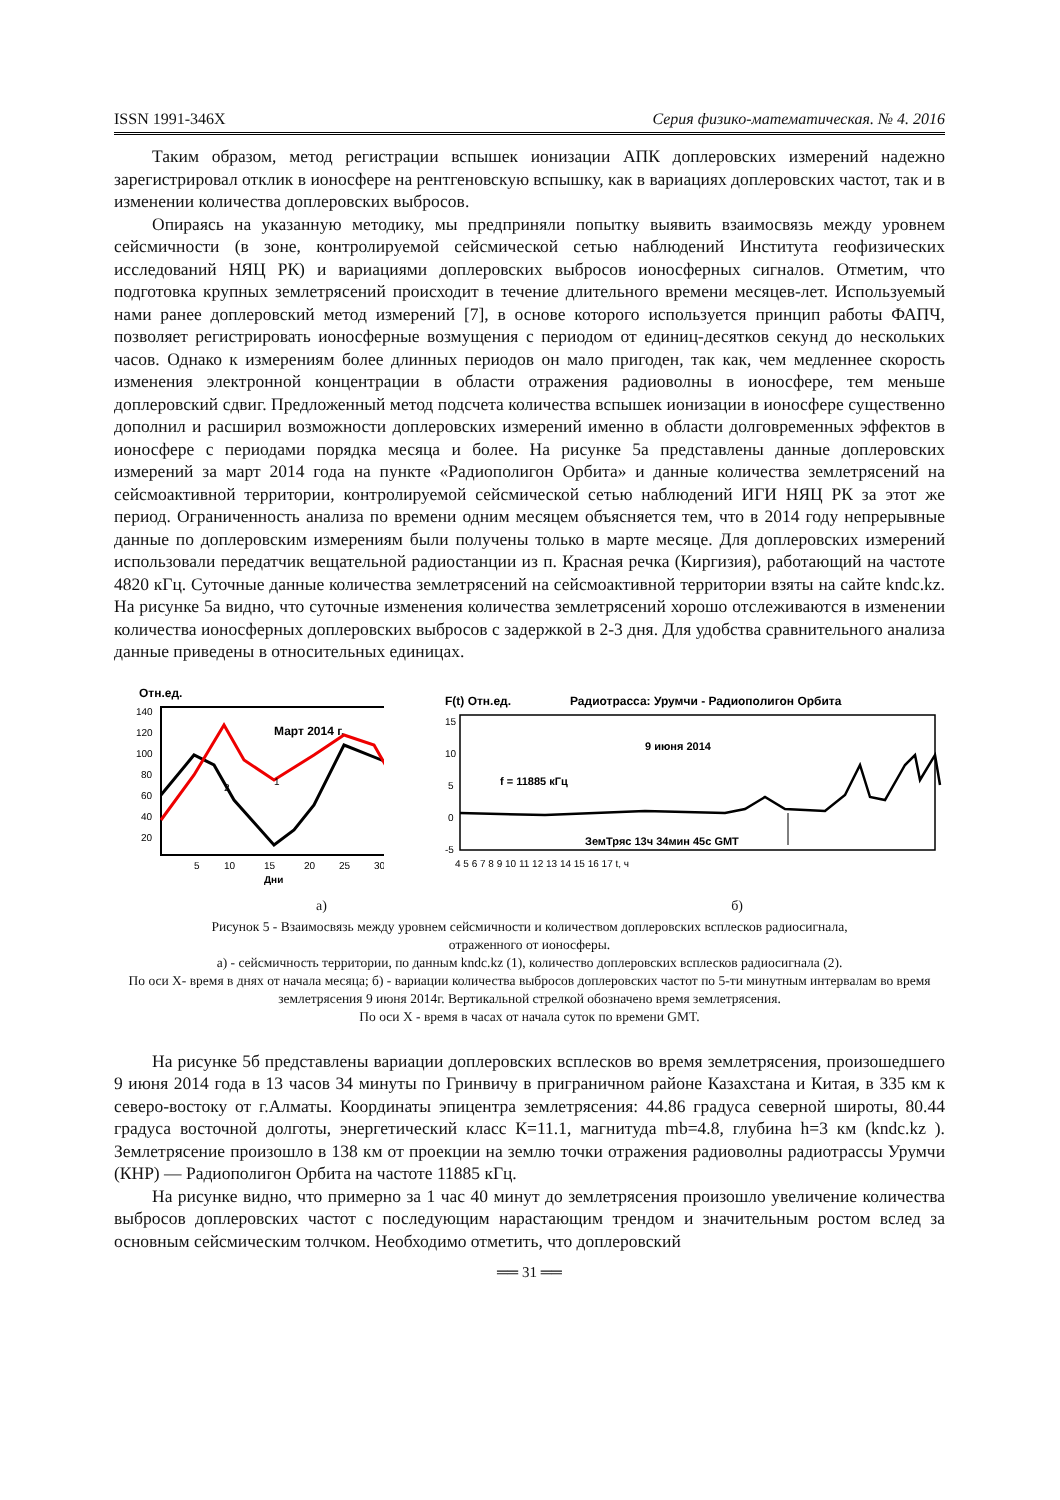ISSN 1991-346X Серия физико-математическая. № 4. 2016
Таким образом, метод регистрации вспышек ионизации АПК доплеровских измерений надежно зарегистрировал отклик в ионосфере на рентгеновскую вспышку, как в вариациях доплеровских частот, так и в изменении количества доплеровских выбросов.
Опираясь на указанную методику, мы предприняли попытку выявить взаимосвязь между уровнем сейсмичности (в зоне, контролируемой сейсмической сетью наблюдений Института геофизических исследований НЯЦ РК) и вариациями доплеровских выбросов ионосферных сигналов. Отметим, что подготовка крупных землетрясений происходит в течение длительного времени месяцев-лет. Используемый нами ранее доплеровский метод измерений [7], в основе которого используется принцип работы ФАПЧ, позволяет регистрировать ионосферные возмущения с периодом от единиц-десятков секунд до нескольких часов. Однако к измерениям более длинных периодов он мало пригоден, так как, чем медленнее скорость изменения электронной концентрации в области отражения радиоволны в ионосфере, тем меньше доплеровский сдвиг. Предложенный метод подсчета количества вспышек ионизации в ионосфере существенно дополнил и расширил возможности доплеровских измерений именно в области долговременных эффектов в ионосфере с периодами порядка месяца и более. На рисунке 5а представлены данные доплеровских измерений за март 2014 года на пункте «Радиополигон Орбита» и данные количества землетрясений на сейсмоактивной территории, контролируемой сейсмической сетью наблюдений ИГИ НЯЦ РК за этот же период. Ограниченность анализа по времени одним месяцем объясняется тем, что в 2014 году непрерывные данные по доплеровским измерениям были получены только в марте месяце. Для доплеровских измерений использовали передатчик вещательной радиостанции из п. Красная речка (Киргизия), работающий на частоте 4820 кГц. Суточные данные количества землетрясений на сейсмоактивной территории взяты на сайте kndc.kz. На рисунке 5а видно, что суточные изменения количества землетрясений хорошо отслеживаются в изменении количества ионосферных доплеровских выбросов с задержкой в 2-3 дня. Для удобства сравнительного анализа данные приведены в относительных единицах.
Отн.ед.
140
120
100
80
60
40
20
Март 2014 г.
1
2
5
10
15
20
25
30
Дни
F(t) Отн.ед.
Радиотрасса: Урумчи - Радиополигон Орбита
15
10
5
0
-5
9 июня 2014
f = 11885 кГц
ЗемТряс 13ч 34мин 45с GMT
4 5 6 7 8 9 10 11 12 13 14 15 16 17 t, ч
а) б)
Рисунок 5 - Взаимосвязь между уровнем сейсмичности и количеством доплеровских всплесков радиосигнала,
отраженного от ионосферы.
а) - сейсмичность территории, по данным kndc.kz (1), количество доплеровских всплесков радиосигнала (2).
По оси Х- время в днях от начала месяца; б) - вариации количества выбросов доплеровских частот по 5-ти минутным интервалам во время землетрясения 9 июня 2014г. Вертикальной стрелкой обозначено время землетрясения.
По оси Х - время в часах от начала суток по времени GMT.
На рисунке 5б представлены вариации доплеровских всплесков во время землетрясения, произошедшего 9 июня 2014 года в 13 часов 34 минуты по Гринвичу в приграничном районе Казахстана и Китая, в 335 км к северо-востоку от г.Алматы. Координаты эпицентра землетрясения: 44.86 градуса северной широты, 80.44 градуса восточной долготы, энергетический класс К=11.1, магнитуда mb=4.8, глубина h=3 км (kndc.kz ). Землетрясение произошло в 138 км от проекции на землю точки отражения радиоволны радиотрассы Урумчи (КНР) — Радиополигон Орбита на частоте 11885 кГц.
На рисунке видно, что примерно за 1 час 40 минут до землетрясения произошло увеличение количества выбросов доплеровских частот с последующим нарастающим трендом и значительным ростом вслед за основным сейсмическим толчком. Необходимо отметить, что доплеровский
══ 31 ══